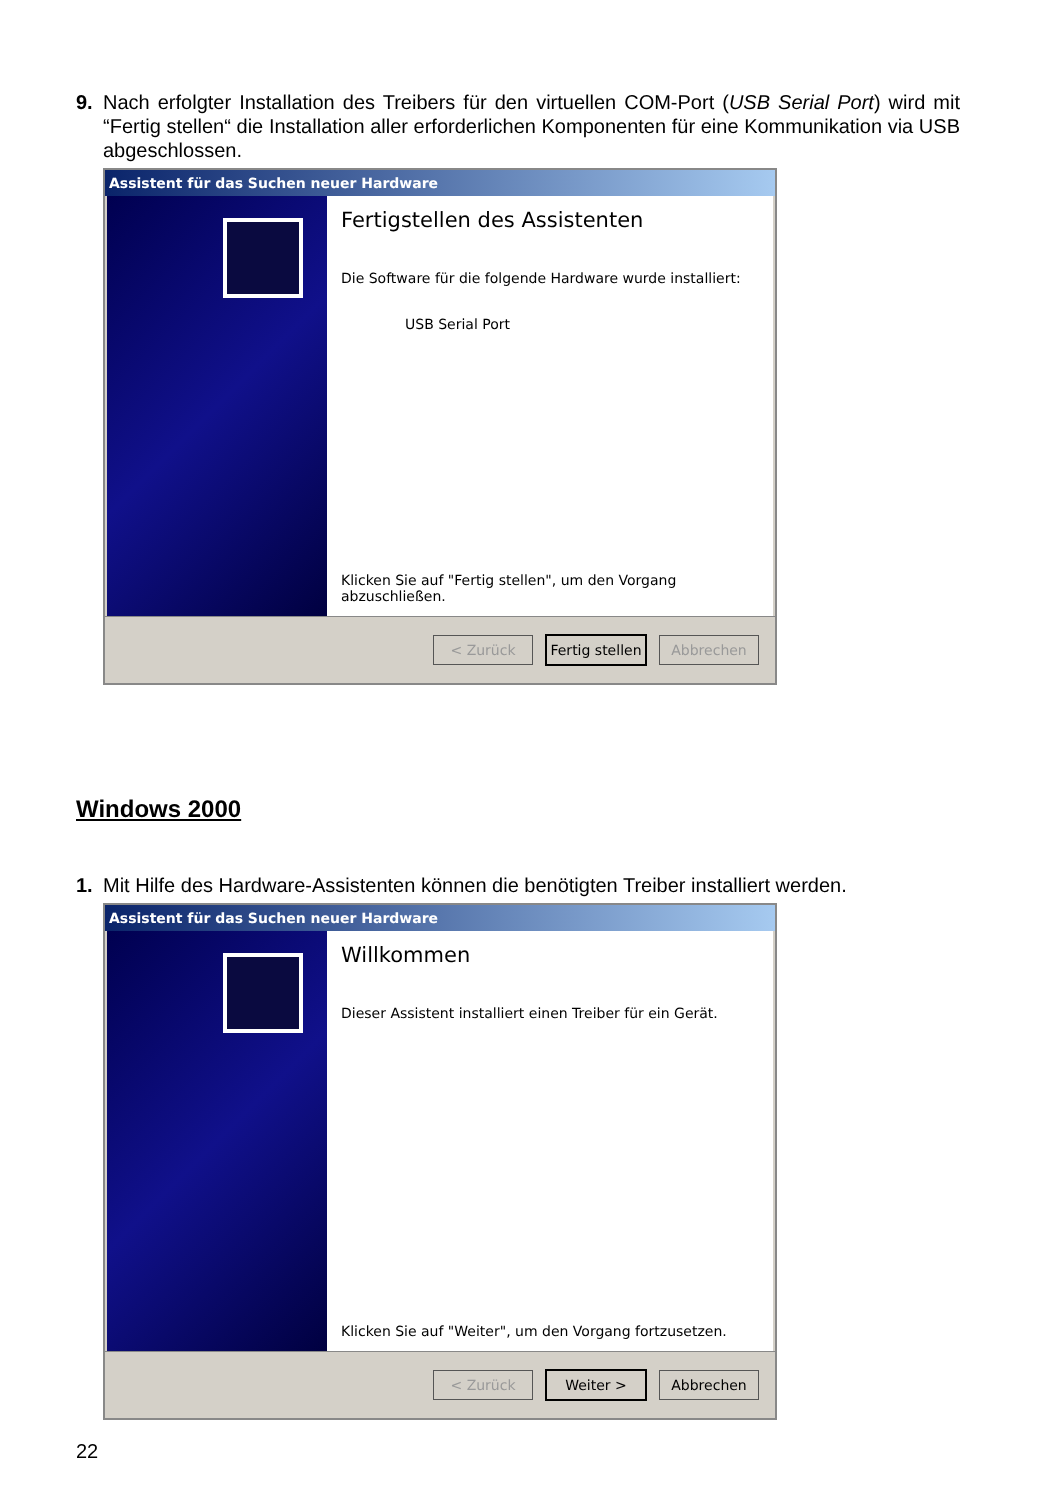9. Nach erfolgter Installation des Treibers für den virtuellen COM-Port (USB Serial Port) wird mit “Fertig stellen“ die Installation aller erforderlichen Komponenten für eine Kommunikation via USB abgeschlossen.
Assistent für das Suchen neuer Hardware
Fertigstellen des Assistenten
Die Software für die folgende Hardware wurde installiert:
USB Serial Port
Klicken Sie auf "Fertig stellen", um den Vorgang abzuschließen.
< Zurück
Fertig stellen
Abbrechen
Windows 2000
1. Mit Hilfe des Hardware-Assistenten können die benötigten Treiber installiert werden.
Assistent für das Suchen neuer Hardware
Willkommen
Dieser Assistent installiert einen Treiber für ein Gerät.
Klicken Sie auf "Weiter", um den Vorgang fortzusetzen.
< Zurück Weiter > Abbrechen
22